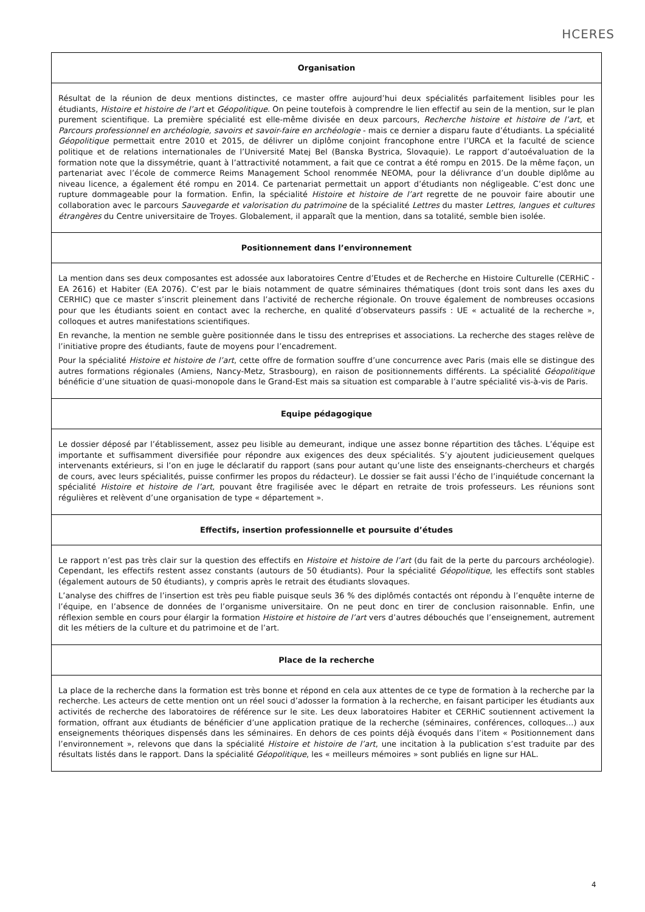HCERES
Organisation
Résultat de la réunion de deux mentions distinctes, ce master offre aujourd’hui deux spécialités parfaitement lisibles pour les étudiants, Histoire et histoire de l’art et Géopolitique. On peine toutefois à comprendre le lien effectif au sein de la mention, sur le plan purement scientifique. La première spécialité est elle-même divisée en deux parcours, Recherche histoire et histoire de l’art, et Parcours professionnel en archéologie, savoirs et savoir-faire en archéologie - mais ce dernier a disparu faute d’étudiants. La spécialité Géopolitique permettait entre 2010 et 2015, de délivrer un diplôme conjoint francophone entre l’URCA et la faculté de science politique et de relations internationales de l’Université Matej Bel (Banska Bystrica, Slovaquie). Le rapport d’autoévaluation de la formation note que la dissymétrie, quant à l’attractivité notamment, a fait que ce contrat a été rompu en 2015. De la même façon, un partenariat avec l’école de commerce Reims Management School renommée NEOMA, pour la délivrance d’un double diplôme au niveau licence, a également été rompu en 2014. Ce partenariat permettait un apport d’étudiants non négligeable. C’est donc une rupture dommageable pour la formation. Enfin, la spécialité Histoire et histoire de l’art regrette de ne pouvoir faire aboutir une collaboration avec le parcours Sauvegarde et valorisation du patrimoine de la spécialité Lettres du master Lettres, langues et cultures étrangères du Centre universitaire de Troyes. Globalement, il apparaît que la mention, dans sa totalité, semble bien isolée.
Positionnement dans l’environnement
La mention dans ses deux composantes est adossée aux laboratoires Centre d’Etudes et de Recherche en Histoire Culturelle (CERHiC - EA 2616) et Habiter (EA 2076). C’est par le biais notamment de quatre séminaires thématiques (dont trois sont dans les axes du CERHIC) que ce master s’inscrit pleinement dans l’activité de recherche régionale. On trouve également de nombreuses occasions pour que les étudiants soient en contact avec la recherche, en qualité d’observateurs passifs : UE « actualité de la recherche », colloques et autres manifestations scientifiques.
En revanche, la mention ne semble guère positionnée dans le tissu des entreprises et associations. La recherche des stages relève de l’initiative propre des étudiants, faute de moyens pour l’encadrement.
Pour la spécialité Histoire et histoire de l’art, cette offre de formation souffre d’une concurrence avec Paris (mais elle se distingue des autres formations régionales (Amiens, Nancy-Metz, Strasbourg), en raison de positionnements différents. La spécialité Géopolitique bénéficie d’une situation de quasi-monopole dans le Grand-Est mais sa situation est comparable à l’autre spécialité vis-à-vis de Paris.
Equipe pédagogique
Le dossier déposé par l’établissement, assez peu lisible au demeurant, indique une assez bonne répartition des tâches. L’équipe est importante et suffisamment diversifiée pour répondre aux exigences des deux spécialités. S’y ajoutent judicieusement quelques intervenants extérieurs, si l’on en juge le déclaratif du rapport (sans pour autant qu’une liste des enseignants-chercheurs et chargés de cours, avec leurs spécialités, puisse confirmer les propos du rédacteur). Le dossier se fait aussi l’écho de l’inquiétude concernant la spécialité Histoire et histoire de l’art, pouvant être fragilisée avec le départ en retraite de trois professeurs. Les réunions sont régulières et relèvent d’une organisation de type « département ».
Effectifs, insertion professionnelle et poursuite d’études
Le rapport n’est pas très clair sur la question des effectifs en Histoire et histoire de l’art (du fait de la perte du parcours archéologie). Cependant, les effectifs restent assez constants (autours de 50 étudiants). Pour la spécialité Géopolitique, les effectifs sont stables (également autours de 50 étudiants), y compris après le retrait des étudiants slovaques.
L’analyse des chiffres de l’insertion est très peu fiable puisque seuls 36 % des diplômés contactés ont répondu à l’enquête interne de l’équipe, en l’absence de données de l’organisme universitaire. On ne peut donc en tirer de conclusion raisonnable. Enfin, une réflexion semble en cours pour élargir la formation Histoire et histoire de l’art vers d’autres débouchés que l’enseignement, autrement dit les métiers de la culture et du patrimoine et de l’art.
Place de la recherche
La place de la recherche dans la formation est très bonne et répond en cela aux attentes de ce type de formation à la recherche par la recherche. Les acteurs de cette mention ont un réel souci d’adosser la formation à la recherche, en faisant participer les étudiants aux activités de recherche des laboratoires de référence sur le site. Les deux laboratoires Habiter et CERHiC soutiennent activement la formation, offrant aux étudiants de bénéficier d’une application pratique de la recherche (séminaires, conférences, colloques…) aux enseignements théoriques dispensés dans les séminaires. En dehors de ces points déjà évoqués dans l’item « Positionnement dans l’environnement », relevons que dans la spécialité Histoire et histoire de l’art, une incitation à la publication s’est traduite par des résultats listés dans le rapport. Dans la spécialité Géopolitique, les « meilleurs mémoires » sont publiés en ligne sur HAL.
4